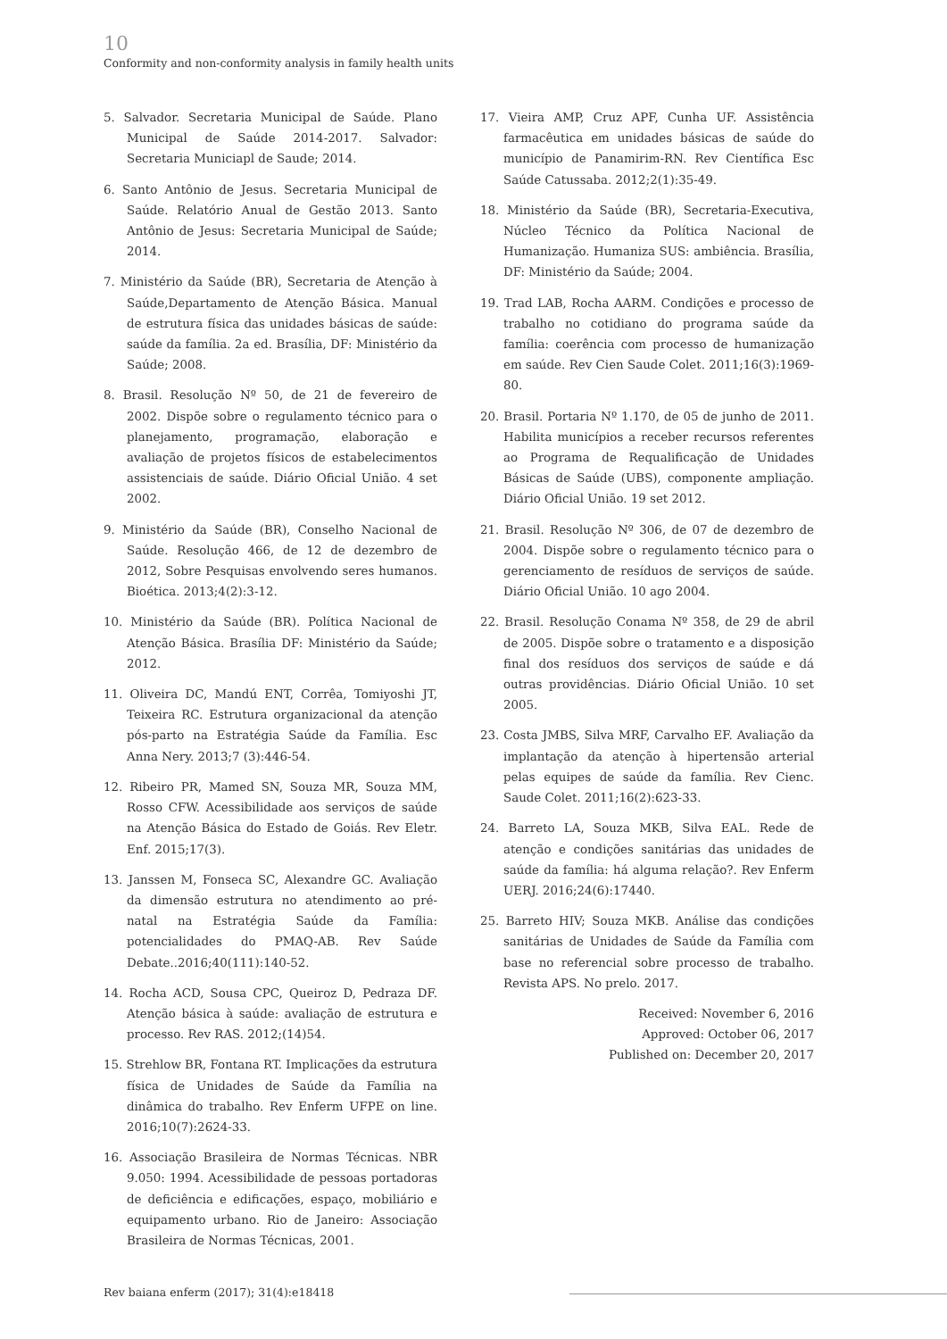10
Conformity and non-conformity analysis in family health units
5. Salvador. Secretaria Municipal de Saúde. Plano Municipal de Saúde 2014-2017. Salvador: Secretaria Municiapl de Saude; 2014.
6. Santo Antônio de Jesus. Secretaria Municipal de Saúde. Relatório Anual de Gestão 2013. Santo Antônio de Jesus: Secretaria Municipal de Saúde; 2014.
7. Ministério da Saúde (BR), Secretaria de Atenção à Saúde,Departamento de Atenção Básica. Manual de estrutura física das unidades básicas de saúde: saúde da família. 2a ed. Brasília, DF: Ministério da Saúde; 2008.
8. Brasil. Resolução Nº 50, de 21 de fevereiro de 2002. Dispõe sobre o regulamento técnico para o planejamento, programação, elaboração e avaliação de projetos físicos de estabelecimentos assistenciais de saúde. Diário Oficial União. 4 set 2002.
9. Ministério da Saúde (BR), Conselho Nacional de Saúde. Resolução 466, de 12 de dezembro de 2012, Sobre Pesquisas envolvendo seres humanos. Bioética. 2013;4(2):3-12.
10. Ministério da Saúde (BR). Política Nacional de Atenção Básica. Brasília DF: Ministério da Saúde; 2012.
11. Oliveira DC, Mandú ENT, Corrêa, Tomiyoshi JT, Teixeira RC. Estrutura organizacional da atenção pós-parto na Estratégia Saúde da Família. Esc Anna Nery. 2013;7 (3):446-54.
12. Ribeiro PR, Mamed SN, Souza MR, Souza MM, Rosso CFW. Acessibilidade aos serviços de saúde na Atenção Básica do Estado de Goiás. Rev Eletr. Enf. 2015;17(3).
13. Janssen M, Fonseca SC, Alexandre GC. Avaliação da dimensão estrutura no atendimento ao pré-natal na Estratégia Saúde da Família: potencialidades do PMAQ-AB. Rev Saúde Debate..2016;40(111):140-52.
14. Rocha ACD, Sousa CPC, Queiroz D, Pedraza DF. Atenção básica à saúde: avaliação de estrutura e processo. Rev RAS. 2012;(14)54.
15. Strehlow BR, Fontana RT. Implicações da estrutura física de Unidades de Saúde da Família na dinâmica do trabalho. Rev Enferm UFPE on line. 2016;10(7):2624-33.
16. Associação Brasileira de Normas Técnicas. NBR 9.050: 1994. Acessibilidade de pessoas portadoras de deficiência e edificações, espaço, mobiliário e equipamento urbano. Rio de Janeiro: Associação Brasileira de Normas Técnicas, 2001.
17. Vieira AMP, Cruz APF, Cunha UF. Assistência farmacêutica em unidades básicas de saúde do município de Panamirim-RN. Rev Científica Esc Saúde Catussaba. 2012;2(1):35-49.
18. Ministério da Saúde (BR), Secretaria-Executiva, Núcleo Técnico da Política Nacional de Humanização. Humaniza SUS: ambiência. Brasília, DF: Ministério da Saúde; 2004.
19. Trad LAB, Rocha AARM. Condições e processo de trabalho no cotidiano do programa saúde da família: coerência com processo de humanização em saúde. Rev Cien Saude Colet. 2011;16(3):1969-80.
20. Brasil. Portaria Nº 1.170, de 05 de junho de 2011. Habilita municípios a receber recursos referentes ao Programa de Requalificação de Unidades Básicas de Saúde (UBS), componente ampliação. Diário Oficial União. 19 set 2012.
21. Brasil. Resolução Nº 306, de 07 de dezembro de 2004. Dispõe sobre o regulamento técnico para o gerenciamento de resíduos de serviços de saúde. Diário Oficial União. 10 ago 2004.
22. Brasil. Resolução Conama Nº 358, de 29 de abril de 2005. Dispõe sobre o tratamento e a disposição final dos resíduos dos serviços de saúde e dá outras providências. Diário Oficial União. 10 set 2005.
23. Costa JMBS, Silva MRF, Carvalho EF. Avaliação da implantação da atenção à hipertensão arterial pelas equipes de saúde da família. Rev Cienc. Saude Colet. 2011;16(2):623-33.
24. Barreto LA, Souza MKB, Silva EAL. Rede de atenção e condições sanitárias das unidades de saúde da família: há alguma relação?. Rev Enferm UERJ. 2016;24(6):17440.
25. Barreto HIV; Souza MKB. Análise das condições sanitárias de Unidades de Saúde da Família com base no referencial sobre processo de trabalho. Revista APS. No prelo. 2017.
Received: November 6, 2016
Approved: October 06, 2017
Published on: December 20, 2017
Rev baiana enferm (2017); 31(4):e18418